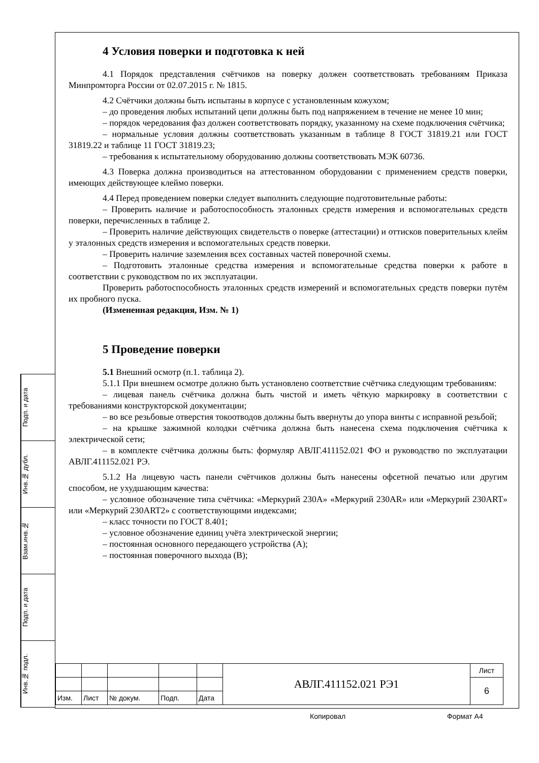4 Условия поверки и подготовка к ней
4.1 Порядок представления счётчиков на поверку должен соответствовать требованиям Приказа Минпромторга России от 02.07.2015 г. № 1815.
4.2 Счётчики должны быть испытаны в корпусе с установленным кожухом;
– до проведения любых испытаний цепи должны быть под напряжением в течение не менее 10 мин;
– порядок чередования фаз должен соответствовать порядку, указанному на схеме подключения счётчика;
– нормальные условия должны соответствовать указанным в таблице 8 ГОСТ 31819.21 или ГОСТ 31819.22 и таблице 11 ГОСТ 31819.23;
– требования к испытательному оборудованию должны соответствовать МЭК 60736.
4.3 Поверка должна производиться на аттестованном оборудовании с применением средств поверки, имеющих действующее клеймо поверки.
4.4 Перед проведением поверки следует выполнить следующие подготовительные работы:
– Проверить наличие и работоспособность эталонных средств измерения и вспомогательных средств поверки, перечисленных в таблице 2.
– Проверить наличие действующих свидетельств о поверке (аттестации) и оттисков поверительных клейм у эталонных средств измерения и вспомогательных средств поверки.
– Проверить наличие заземления всех составных частей поверочной схемы.
– Подготовить эталонные средства измерения и вспомогательные средства поверки к работе в соответствии с руководством по их эксплуатации.
Проверить работоспособность эталонных средств измерений и вспомогательных средств поверки путём их пробного пуска.
(Измененная редакция, Изм. № 1)
5 Проведение поверки
5.1 Внешний осмотр (п.1. таблица 2).
5.1.1 При внешнем осмотре должно быть установлено соответствие счётчика следующим требованиям:
– лицевая панель счётчика должна быть чистой и иметь чёткую маркировку в соответствии с требованиями конструкторской документации;
– во все резьбовые отверстия токоотводов должны быть ввернуты до упора винты с исправной резьбой;
– на крышке зажимной колодки счётчика должна быть нанесена схема подключения счётчика к электрической сети;
– в комплекте счётчика должны быть: формуляр АВЛГ.411152.021 ФО и руководство по эксплуатации АВЛГ.411152.021 РЭ.
5.1.2 На лицевую часть панели счётчиков должны быть нанесены офсетной печатью или другим способом, не ухудшающим качества:
– условное обозначение типа счётчика: «Меркурий 230А» «Меркурий 230AR» или «Меркурий 230ART» или «Меркурий 230ART2» с соответствующими индексами;
– класс точности по ГОСТ 8.401;
– условное обозначение единиц учёта электрической энергии;
– постоянная основного передающего устройства (А);
– постоянная поверочного выхода (В);
Подп. и дата
Инв.№ дубл.
Взам.инв.№
Подп. и дата
Инв.№ подл.
| | | | | | АВЛГ.411152.021 РЭ1 | Лист |
| | | | | | | 6 |
| Изм. | Лист | № докум. | Подп. | Дата | | |
Копировал Формат А4